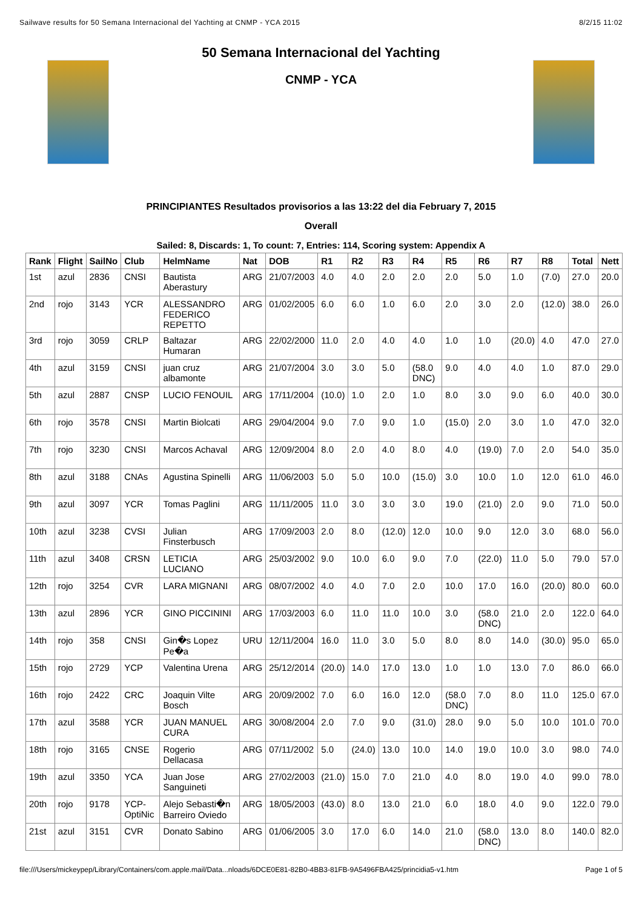Sailwave results for 50 Semana Internacional del Yachting at CNMP - YCA 2015 8/2/15 11:02
50 Semana Internacional del Yachting
CNMP - YCA
PRINCIPIANTES Resultados provisorios a las 13:22 del dia February 7, 2015
Overall
Sailed: 8, Discards: 1, To count: 7, Entries: 114, Scoring system: Appendix A
| Rank | Flight | SailNo | Club | HelmName | Nat | DOB | R1 | R2 | R3 | R4 | R5 | R6 | R7 | R8 | Total | Nett |
| --- | --- | --- | --- | --- | --- | --- | --- | --- | --- | --- | --- | --- | --- | --- | --- | --- |
| 1st | azul | 2836 | CNSI | Bautista Aberastury | ARG | 21/07/2003 | 4.0 | 4.0 | 2.0 | 2.0 | 2.0 | 5.0 | 1.0 | (7.0) | 27.0 | 20.0 |
| 2nd | rojo | 3143 | YCR | ALESSANDRO FEDERICO REPETTO | ARG | 01/02/2005 | 6.0 | 6.0 | 1.0 | 6.0 | 2.0 | 3.0 | 2.0 | (12.0) | 38.0 | 26.0 |
| 3rd | rojo | 3059 | CRLP | Baltazar Humaran | ARG | 22/02/2000 | 11.0 | 2.0 | 4.0 | 4.0 | 1.0 | 1.0 | (20.0) | 4.0 | 47.0 | 27.0 |
| 4th | azul | 3159 | CNSI | juan cruz albamonte | ARG | 21/07/2004 | 3.0 | 3.0 | 5.0 | (58.0 DNC) | 9.0 | 4.0 | 4.0 | 1.0 | 87.0 | 29.0 |
| 5th | azul | 2887 | CNSP | LUCIO FENOUIL | ARG | 17/11/2004 | (10.0) | 1.0 | 2.0 | 1.0 | 8.0 | 3.0 | 9.0 | 6.0 | 40.0 | 30.0 |
| 6th | rojo | 3578 | CNSI | Martin Biolcati | ARG | 29/04/2004 | 9.0 | 7.0 | 9.0 | 1.0 | (15.0) | 2.0 | 3.0 | 1.0 | 47.0 | 32.0 |
| 7th | rojo | 3230 | CNSI | Marcos Achaval | ARG | 12/09/2004 | 8.0 | 2.0 | 4.0 | 8.0 | 4.0 | (19.0) | 7.0 | 2.0 | 54.0 | 35.0 |
| 8th | azul | 3188 | CNAs | Agustina Spinelli | ARG | 11/06/2003 | 5.0 | 5.0 | 10.0 | (15.0) | 3.0 | 10.0 | 1.0 | 12.0 | 61.0 | 46.0 |
| 9th | azul | 3097 | YCR | Tomas Paglini | ARG | 11/11/2005 | 11.0 | 3.0 | 3.0 | 3.0 | 19.0 | (21.0) | 2.0 | 9.0 | 71.0 | 50.0 |
| 10th | azul | 3238 | CVSI | Julian Finsterbusch | ARG | 17/09/2003 | 2.0 | 8.0 | (12.0) | 12.0 | 10.0 | 9.0 | 12.0 | 3.0 | 68.0 | 56.0 |
| 11th | azul | 3408 | CRSN | LETICIA LUCIANO | ARG | 25/03/2002 | 9.0 | 10.0 | 6.0 | 9.0 | 7.0 | (22.0) | 11.0 | 5.0 | 79.0 | 57.0 |
| 12th | rojo | 3254 | CVR | LARA MIGNANI | ARG | 08/07/2002 | 4.0 | 4.0 | 7.0 | 2.0 | 10.0 | 17.0 | 16.0 | (20.0) | 80.0 | 60.0 |
| 13th | azul | 2896 | YCR | GINO PICCININI | ARG | 17/03/2003 | 6.0 | 11.0 | 11.0 | 10.0 | 3.0 | (58.0 DNC) | 21.0 | 2.0 | 122.0 | 64.0 |
| 14th | rojo | 358 | CNSI | Gin�s Lopez Pe�a | URU | 12/11/2004 | 16.0 | 11.0 | 3.0 | 5.0 | 8.0 | 8.0 | 14.0 | (30.0) | 95.0 | 65.0 |
| 15th | rojo | 2729 | YCP | Valentina Urena | ARG | 25/12/2014 | (20.0) | 14.0 | 17.0 | 13.0 | 1.0 | 1.0 | 13.0 | 7.0 | 86.0 | 66.0 |
| 16th | rojo | 2422 | CRC | Joaquin Vilte Bosch | ARG | 20/09/2002 | 7.0 | 6.0 | 16.0 | 12.0 | (58.0 DNC) | 7.0 | 8.0 | 11.0 | 125.0 | 67.0 |
| 17th | azul | 3588 | YCR | JUAN MANUEL CURA | ARG | 30/08/2004 | 2.0 | 7.0 | 9.0 | (31.0) | 28.0 | 9.0 | 5.0 | 10.0 | 101.0 | 70.0 |
| 18th | rojo | 3165 | CNSE | Rogerio Dellacasa | ARG | 07/11/2002 | 5.0 | (24.0) | 13.0 | 10.0 | 14.0 | 19.0 | 10.0 | 3.0 | 98.0 | 74.0 |
| 19th | azul | 3350 | YCA | Juan Jose Sanguineti | ARG | 27/02/2003 | (21.0) | 15.0 | 7.0 | 21.0 | 4.0 | 8.0 | 19.0 | 4.0 | 99.0 | 78.0 |
| 20th | rojo | 9178 | YCP-OptiNic | Alejo Sebasti�n Barreiro Oviedo | ARG | 18/05/2003 | (43.0) | 8.0 | 13.0 | 21.0 | 6.0 | 18.0 | 4.0 | 9.0 | 122.0 | 79.0 |
| 21st | azul | 3151 | CVR | Donato Sabino | ARG | 01/06/2005 | 3.0 | 17.0 | 6.0 | 14.0 | 21.0 | (58.0 DNC) | 13.0 | 8.0 | 140.0 | 82.0 |
file:///Users/mickeypep/Library/Containers/com.apple.mail/Data...nloads/6DCE0E81-82B0-4BB3-81FB-9A5496FBA425/princidia5-v1.htm Page 1 of 5